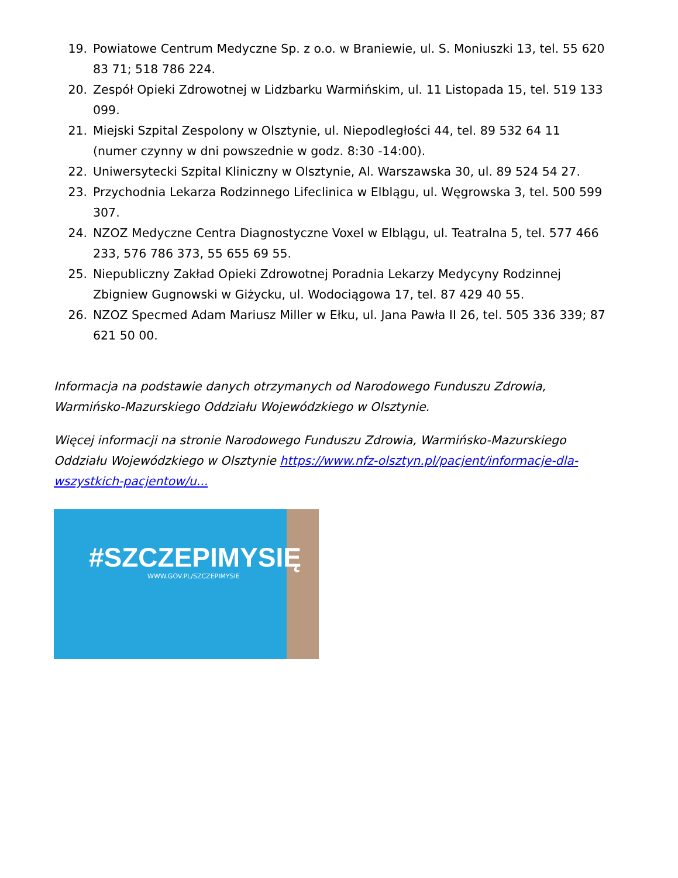19. Powiatowe Centrum Medyczne Sp. z o.o. w Braniewie, ul. S. Moniuszki 13, tel. 55 620 83 71; 518 786 224.
20. Zespół Opieki Zdrowotnej w Lidzbarku Warmińskim, ul. 11 Listopada 15, tel. 519 133 099.
21. Miejski Szpital Zespolony w Olsztynie, ul. Niepodległości 44, tel. 89 532 64 11 (numer czynny w dni powszednie w godz. 8:30 -14:00).
22. Uniwersytecki Szpital Kliniczny w Olsztynie, Al. Warszawska 30, ul. 89 524 54 27.
23. Przychodnia Lekarza Rodzinnego Lifeclinica w Elblągu, ul. Węgrowska 3, tel. 500 599 307.
24. NZOZ Medyczne Centra Diagnostyczne Voxel w Elblągu, ul. Teatralna 5, tel. 577 466 233, 576 786 373, 55 655 69 55.
25. Niepubliczny Zakład Opieki Zdrowotnej Poradnia Lekarzy Medycyny Rodzinnej Zbigniew Gugnowski w Giżycku, ul. Wodociągowa 17, tel. 87 429 40 55.
26. NZOZ Specmed Adam Mariusz Miller w Ełku, ul. Jana Pawła II 26, tel. 505 336 339; 87 621 50 00.
Informacja na podstawie danych otrzymanych od Narodowego Funduszu Zdrowia, Warmińsko-Mazurskiego Oddziału Wojewódzkiego w Olsztynie.
Więcej informacji na stronie Narodowego Funduszu Zdrowia, Warmińsko-Mazurskiego Oddziału Wojewódzkiego w Olsztynie https://www.nfz-olsztyn.pl/pacjent/informacje-dla-wszystkich-pacjentow/u...
#SZCZEPIMYSIĘ
WWW.GOV.PL/SZCZEPIMYSIE